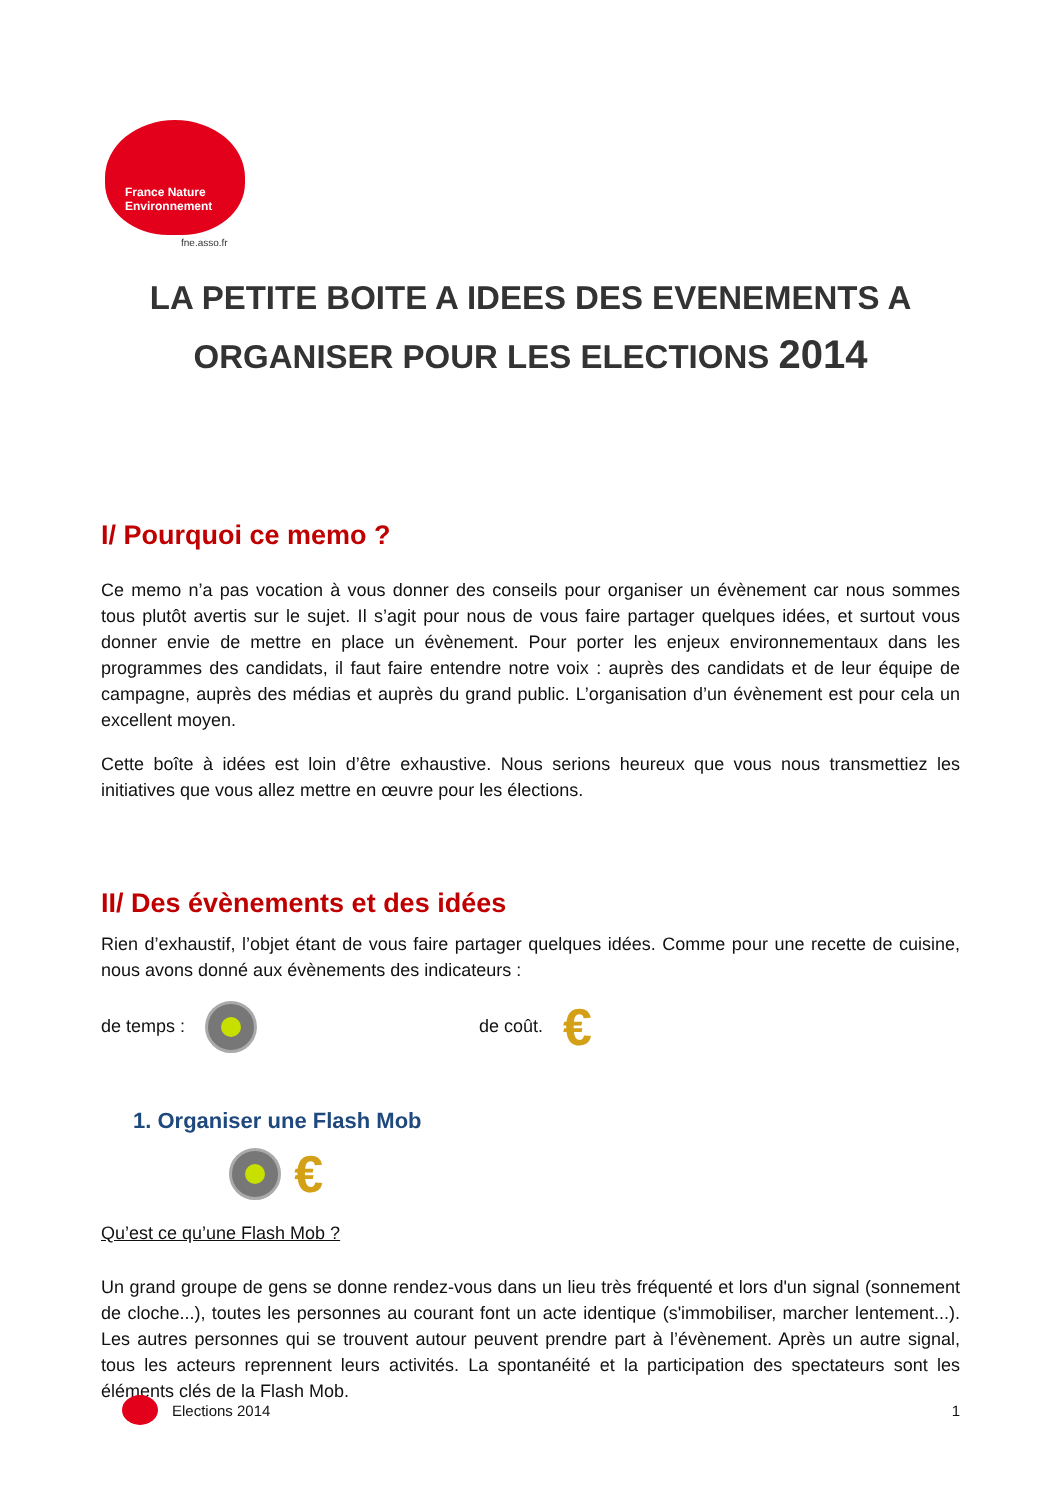France Nature
Environnement
fne.asso.fr
LA PETITE BOITE A IDEES DES EVENEMENTS A
ORGANISER POUR LES ELECTIONS 2014
I/ Pourquoi ce memo ?
Ce memo n’a pas vocation à vous donner des conseils pour organiser un évènement car nous sommes tous plutôt avertis sur le sujet. Il s’agit pour nous de vous faire partager quelques idées, et surtout vous donner envie de mettre en place un évènement. Pour porter les enjeux environnementaux dans les programmes des candidats, il faut faire entendre notre voix : auprès des candidats et de leur équipe de campagne, auprès des médias et auprès du grand public. L’organisation d’un évènement est pour cela un excellent moyen.
Cette boîte à idées est loin d’être exhaustive. Nous serions heureux que vous nous transmettiez les initiatives que vous allez mettre en œuvre pour les élections.
II/ Des évènements et des idées
Rien d’exhaustif, l’objet étant de vous faire partager quelques idées. Comme pour une recette de cuisine, nous avons donné aux évènements des indicateurs :
de temps : de coût. €
1. Organiser une Flash Mob
€
Qu’est ce qu’une Flash Mob ?
Un grand groupe de gens se donne rendez-vous dans un lieu très fréquenté et lors d'un signal (sonnement de cloche...), toutes les personnes au courant font un acte identique (s'immobiliser, marcher lentement...). Les autres personnes qui se trouvent autour peuvent prendre part à l’évènement. Après un autre signal, tous les acteurs reprennent leurs activités. La spontanéité et la participation des spectateurs sont les éléments clés de la Flash Mob.
Elections 2014 1